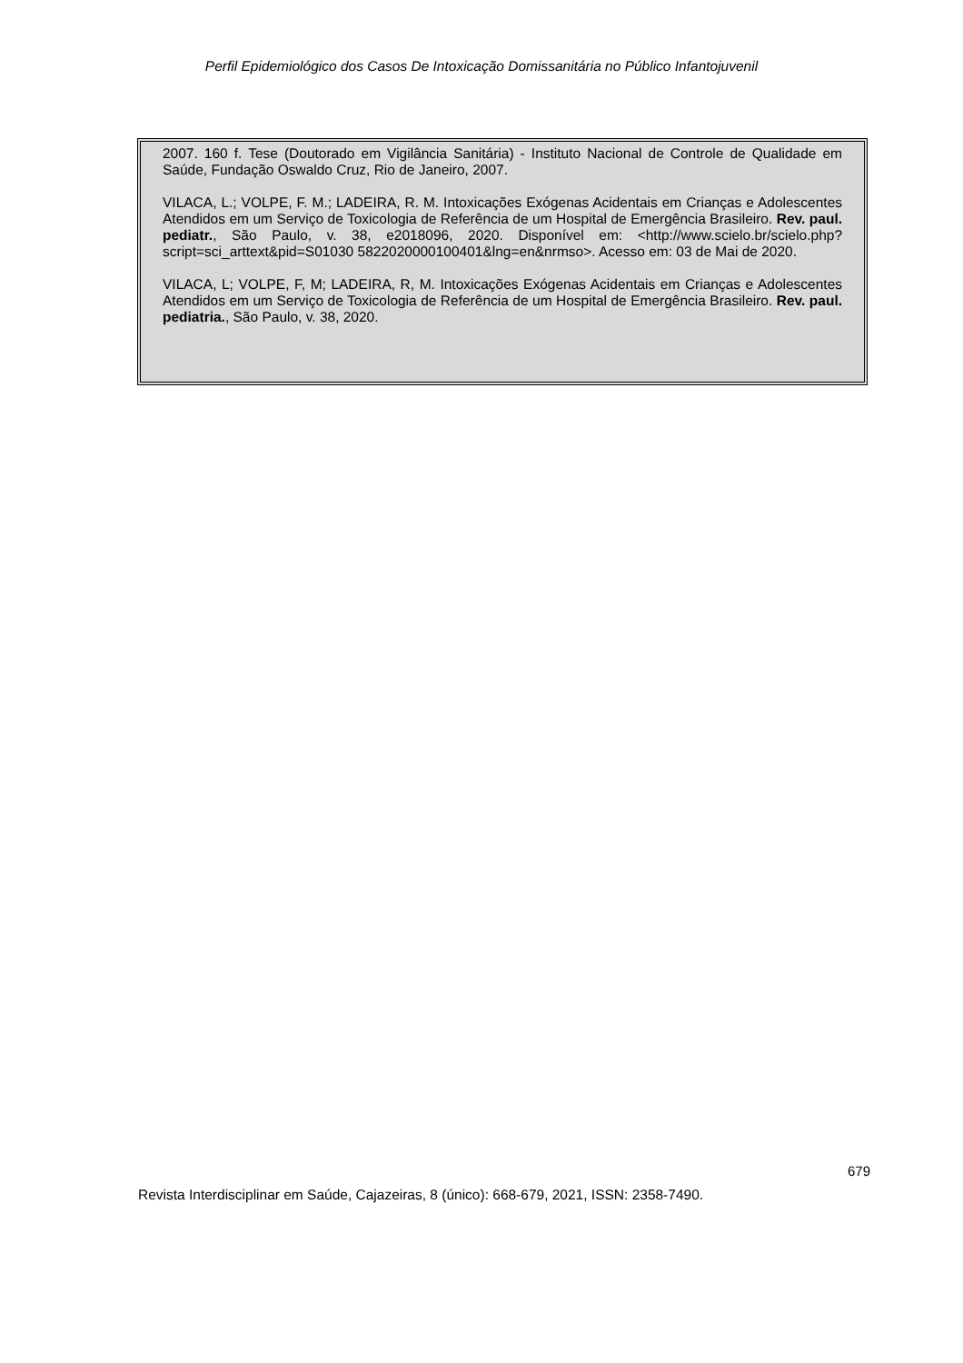Perfil Epidemiológico dos Casos De Intoxicação Domissanitária no Público Infantojuvenil
2007. 160 f. Tese (Doutorado em Vigilância Sanitária) - Instituto Nacional de Controle de Qualidade em Saúde, Fundação Oswaldo Cruz, Rio de Janeiro, 2007.
VILACA, L.; VOLPE, F. M.; LADEIRA, R. M. Intoxicações Exógenas Acidentais em Crianças e Adolescentes Atendidos em um Serviço de Toxicologia de Referência de um Hospital de Emergência Brasileiro. Rev. paul. pediatr., São Paulo, v. 38, e2018096, 2020. Disponível em: <http://www.scielo.br/scielo.php?script=sci_arttext&pid=S01030 5822020000100401&lng=en&nrmso>. Acesso em: 03 de Mai de 2020.
VILACA, L; VOLPE, F, M; LADEIRA, R, M. Intoxicações Exógenas Acidentais em Crianças e Adolescentes Atendidos em um Serviço de Toxicologia de Referência de um Hospital de Emergência Brasileiro. Rev. paul. pediatria., São Paulo, v. 38, 2020.
679
Revista Interdisciplinar em Saúde, Cajazeiras, 8 (único): 668-679, 2021, ISSN: 2358-7490.